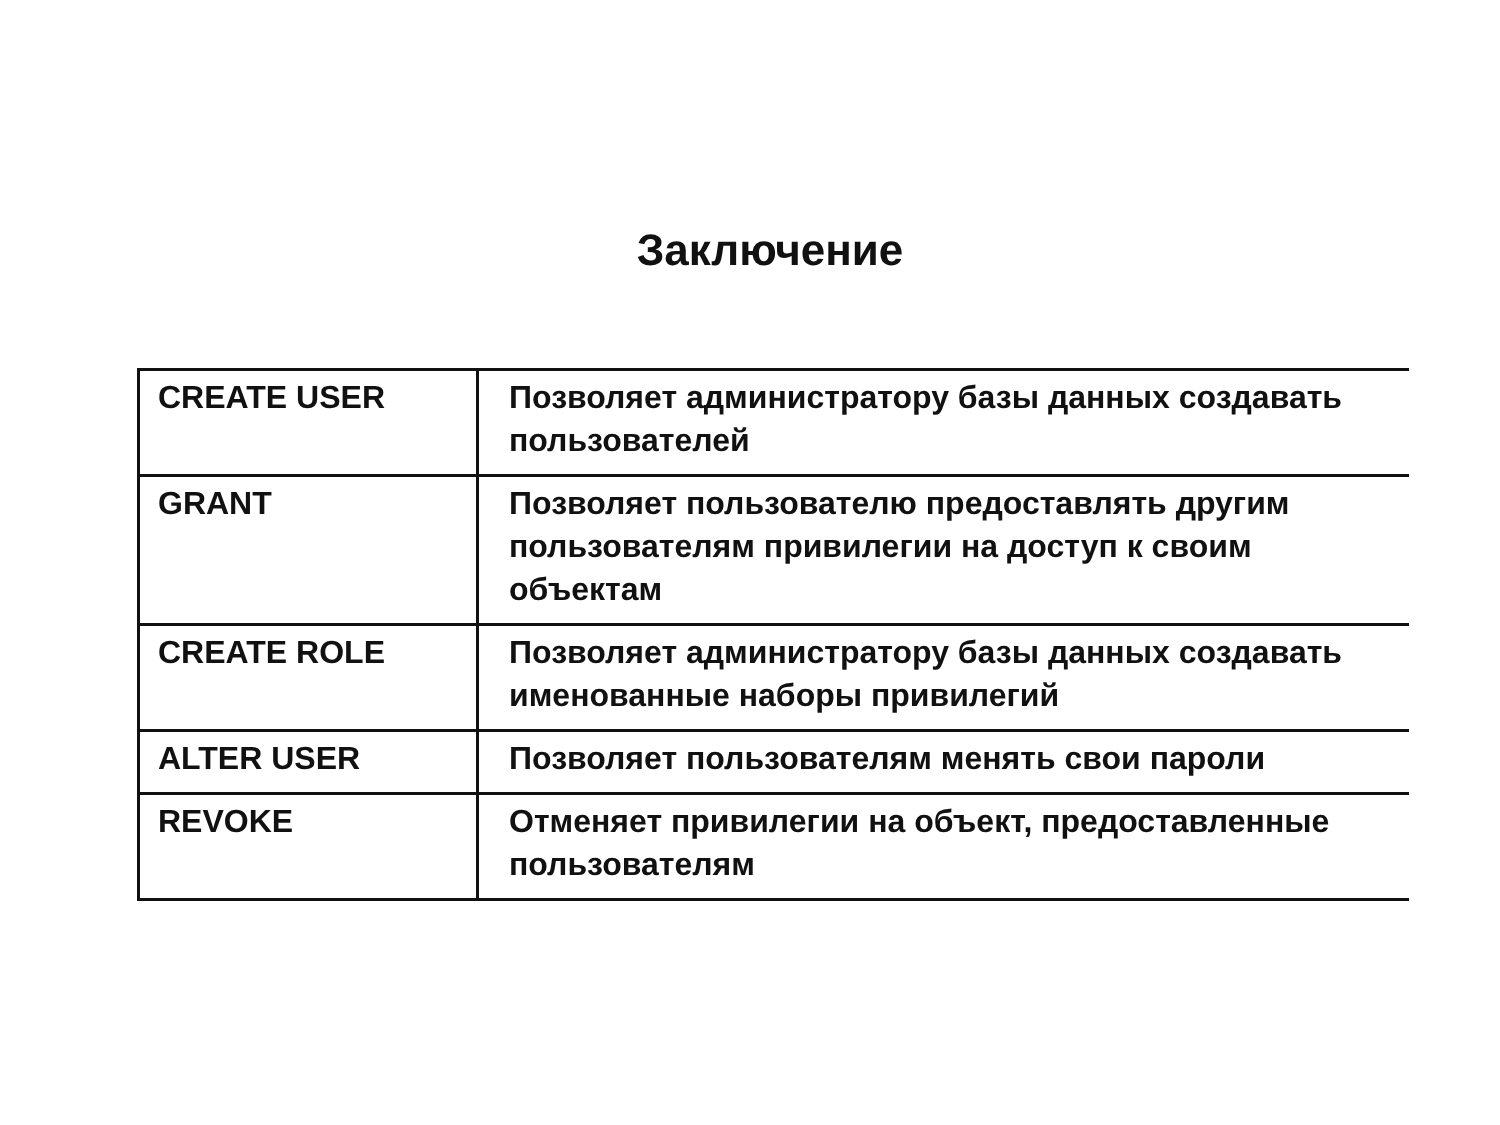Заключение
| CREATE USER | Позволяет администратору базы данных создавать пользователей |
| GRANT | Позволяет пользователю предоставлять другим пользователям привилегии на доступ к своим объектам |
| CREATE ROLE | Позволяет администратору базы данных создавать именованные наборы привилегий |
| ALTER USER | Позволяет пользователям менять свои пароли |
| REVOKE | Отменяет привилегии на объект, предоставленные пользователям |